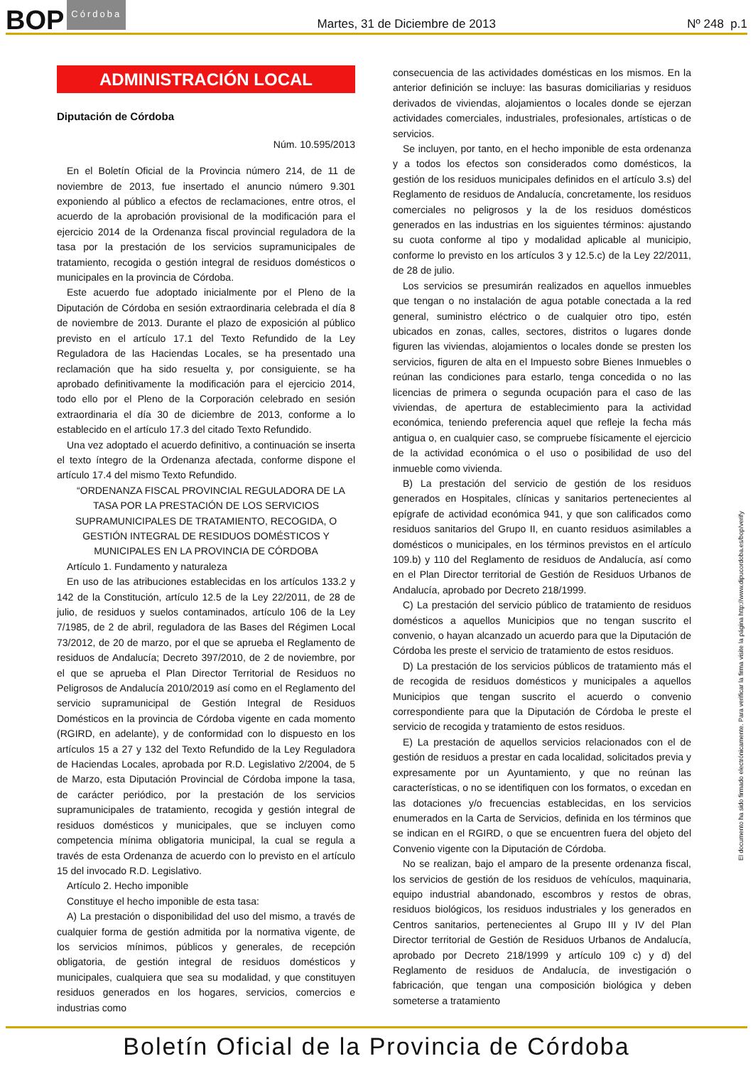BOP Córdoba
Martes, 31 de Diciembre de 2013
Nº 248 p.1
ADMINISTRACIÓN LOCAL
Diputación de Córdoba
Núm. 10.595/2013
En el Boletín Oficial de la Provincia número 214, de 11 de noviembre de 2013, fue insertado el anuncio número 9.301 exponiendo al público a efectos de reclamaciones, entre otros, el acuerdo de la aprobación provisional de la modificación para el ejercicio 2014 de la Ordenanza fiscal provincial reguladora de la tasa por la prestación de los servicios supramunicipales de tratamiento, recogida o gestión integral de residuos domésticos o municipales en la provincia de Córdoba.
Este acuerdo fue adoptado inicialmente por el Pleno de la Diputación de Córdoba en sesión extraordinaria celebrada el día 8 de noviembre de 2013. Durante el plazo de exposición al público previsto en el artículo 17.1 del Texto Refundido de la Ley Reguladora de las Haciendas Locales, se ha presentado una reclamación que ha sido resuelta y, por consiguiente, se ha aprobado definitivamente la modificación para el ejercicio 2014, todo ello por el Pleno de la Corporación celebrado en sesión extraordinaria el día 30 de diciembre de 2013, conforme a lo establecido en el artículo 17.3 del citado Texto Refundido.
Una vez adoptado el acuerdo definitivo, a continuación se inserta el texto íntegro de la Ordenanza afectada, conforme dispone el artículo 17.4 del mismo Texto Refundido.
“ORDENANZA FISCAL PROVINCIAL REGULADORA DE LA TASA POR LA PRESTACIÓN DE LOS SERVICIOS SUPRAMUNICIPALES DE TRATAMIENTO, RECOGIDA, O GESTIÓN INTEGRAL DE RESIDUOS DOMÉSTICOS Y MUNICIPALES EN LA PROVINCIA DE CÓRDOBA
Artículo 1. Fundamento y naturaleza
En uso de las atribuciones establecidas en los artículos 133.2 y 142 de la Constitución, artículo 12.5 de la Ley 22/2011, de 28 de julio, de residuos y suelos contaminados, artículo 106 de la Ley 7/1985, de 2 de abril, reguladora de las Bases del Régimen Local 73/2012, de 20 de marzo, por el que se aprueba el Reglamento de residuos de Andalucía; Decreto 397/2010, de 2 de noviembre, por el que se aprueba el Plan Director Territorial de Residuos no Peligrosos de Andalucía 2010/2019 así como en el Reglamento del servicio supramunicipal de Gestión Integral de Residuos Domésticos en la provincia de Córdoba vigente en cada momento (RGIRD, en adelante), y de conformidad con lo dispuesto en los artículos 15 a 27 y 132 del Texto Refundido de la Ley Reguladora de Haciendas Locales, aprobada por R.D. Legislativo 2/2004, de 5 de Marzo, esta Diputación Provincial de Córdoba impone la tasa, de carácter periódico, por la prestación de los servicios supramunicipales de tratamiento, recogida y gestión integral de residuos domésticos y municipales, que se incluyen como competencia mínima obligatoria municipal, la cual se regula a través de esta Ordenanza de acuerdo con lo previsto en el artículo 15 del invocado R.D. Legislativo.
Artículo 2. Hecho imponible
Constituye el hecho imponible de esta tasa:
A) La prestación o disponibilidad del uso del mismo, a través de cualquier forma de gestión admitida por la normativa vigente, de los servicios mínimos, públicos y generales, de recepción obligatoria, de gestión integral de residuos domésticos y municipales, cualquiera que sea su modalidad, y que constituyen residuos generados en los hogares, servicios, comercios e industrias como
consecuencia de las actividades domésticas en los mismos. En la anterior definición se incluye: las basuras domiciliarias y residuos derivados de viviendas, alojamientos o locales donde se ejerzan actividades comerciales, industriales, profesionales, artísticas o de servicios.
Se incluyen, por tanto, en el hecho imponible de esta ordenanza y a todos los efectos son considerados como domésticos, la gestión de los residuos municipales definidos en el artículo 3.s) del Reglamento de residuos de Andalucía, concretamente, los residuos comerciales no peligrosos y la de los residuos domésticos generados en las industrias en los siguientes términos: ajustando su cuota conforme al tipo y modalidad aplicable al municipio, conforme lo previsto en los artículos 3 y 12.5.c) de la Ley 22/2011, de 28 de julio.
Los servicios se presumirán realizados en aquellos inmuebles que tengan o no instalación de agua potable conectada a la red general, suministro eléctrico o de cualquier otro tipo, estén ubicados en zonas, calles, sectores, distritos o lugares donde figuren las viviendas, alojamientos o locales donde se presten los servicios, figuren de alta en el Impuesto sobre Bienes Inmuebles o reúnan las condiciones para estarlo, tenga concedida o no las licencias de primera o segunda ocupación para el caso de las viviendas, de apertura de establecimiento para la actividad económica, teniendo preferencia aquel que refleje la fecha más antigua o, en cualquier caso, se compruebe físicamente el ejercicio de la actividad económica o el uso o posibilidad de uso del inmueble como vivienda.
B) La prestación del servicio de gestión de los residuos generados en Hospitales, clínicas y sanitarios pertenecientes al epígrafe de actividad económica 941, y que son calificados como residuos sanitarios del Grupo II, en cuanto residuos asimilables a domésticos o municipales, en los términos previstos en el artículo 109.b) y 110 del Reglamento de residuos de Andalucía, así como en el Plan Director territorial de Gestión de Residuos Urbanos de Andalucía, aprobado por Decreto 218/1999.
C) La prestación del servicio público de tratamiento de residuos domésticos a aquellos Municipios que no tengan suscrito el convenio, o hayan alcanzado un acuerdo para que la Diputación de Córdoba les preste el servicio de tratamiento de estos residuos.
D) La prestación de los servicios públicos de tratamiento más el de recogida de residuos domésticos y municipales a aquellos Municipios que tengan suscrito el acuerdo o convenio correspondiente para que la Diputación de Córdoba le preste el servicio de recogida y tratamiento de estos residuos.
E) La prestación de aquellos servicios relacionados con el de gestión de residuos a prestar en cada localidad, solicitados previa y expresamente por un Ayuntamiento, y que no reúnan las características, o no se identifiquen con los formatos, o excedan en las dotaciones y/o frecuencias establecidas, en los servicios enumerados en la Carta de Servicios, definida en los términos que se indican en el RGIRD, o que se encuentren fuera del objeto del Convenio vigente con la Diputación de Córdoba.
No se realizan, bajo el amparo de la presente ordenanza fiscal, los servicios de gestión de los residuos de vehículos, maquinaria, equipo industrial abandonado, escombros y restos de obras, residuos biológicos, los residuos industriales y los generados en Centros sanitarios, pertenecientes al Grupo III y IV del Plan Director territorial de Gestión de Residuos Urbanos de Andalucía, aprobado por Decreto 218/1999 y artículo 109 c) y d) del Reglamento de residuos de Andalucía, de investigación o fabricación, que tengan una composición biológica y deben someterse a tratamiento
El documento ha sido firmado electrónicamente. Para verificar la firma visite la página http://www.dipucordoba.es/bop/verify
Boletín Oficial de la Provincia de Córdoba